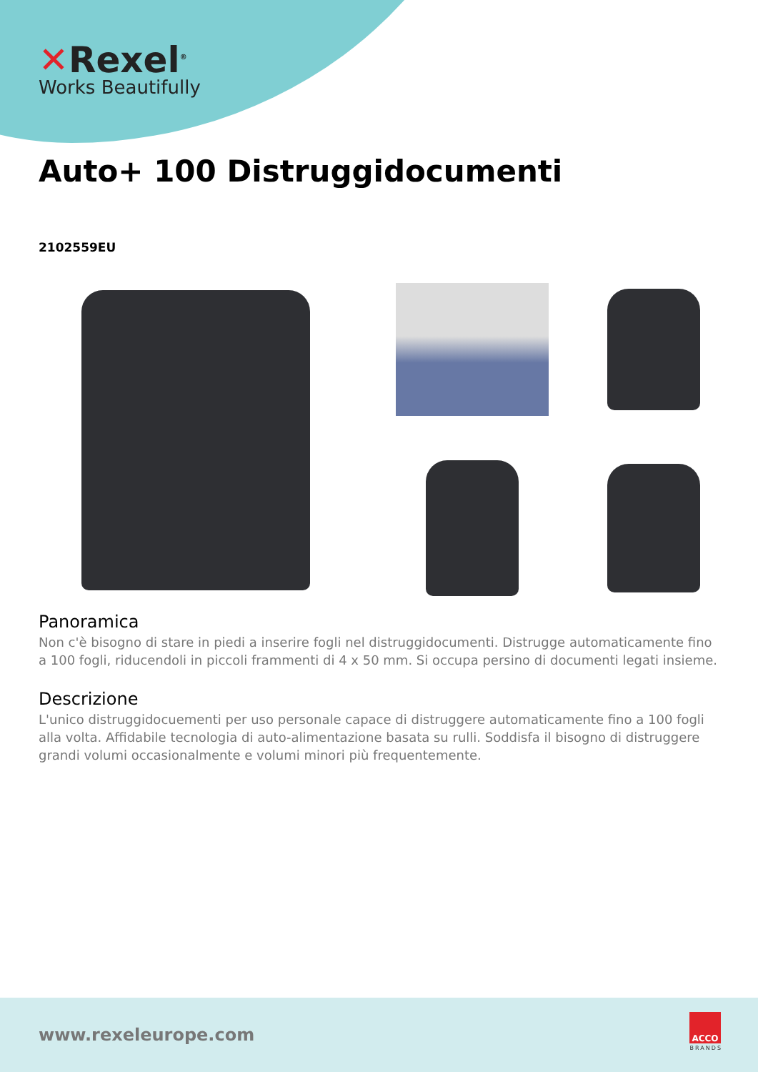✕Rexel<sup>®</sup>
Works Beautifully
Auto+ 100 Distruggidocumenti
2102559EU
Panoramica
Non c'è bisogno di stare in piedi a inserire fogli nel distruggidocumenti. Distrugge automaticamente fino a 100 fogli, riducendoli in piccoli frammenti di 4 x 50 mm. Si occupa persino di documenti legati insieme.
Descrizione
L'unico distruggidocuementi per uso personale capace di distruggere automaticamente fino a 100 fogli alla volta. Affidabile tecnologia di auto-alimentazione basata su rulli. Soddisfa il bisogno di distruggere grandi volumi occasionalmente e volumi minori più frequentemente.
www.rexeleurope.com
ACCO
BRANDS